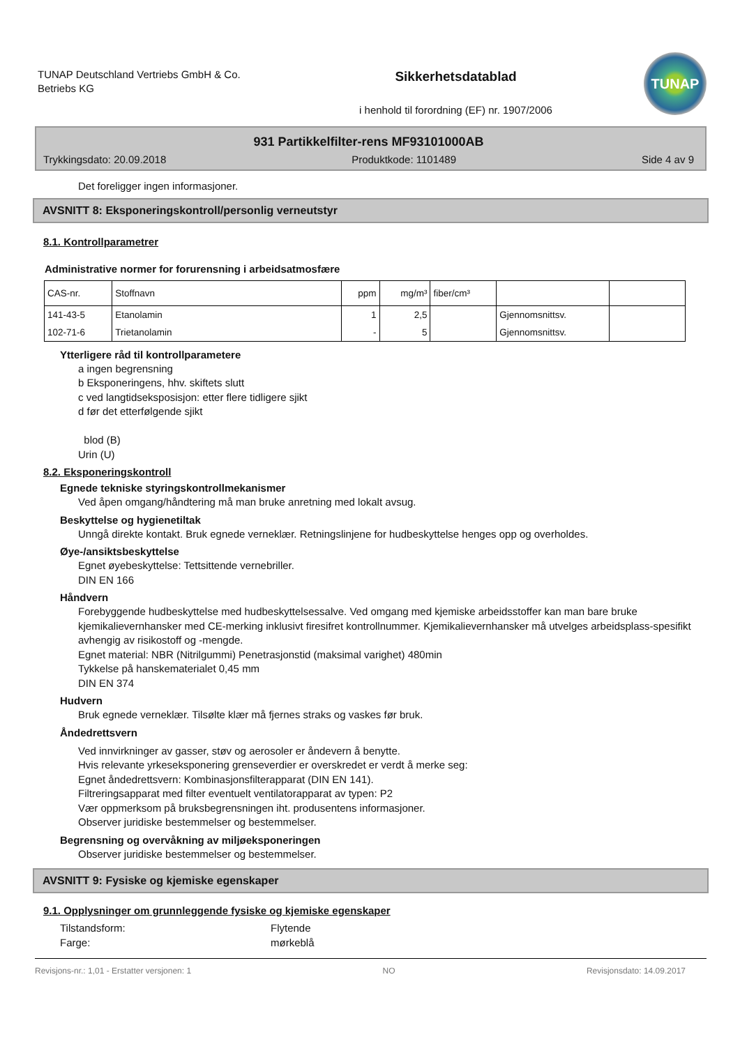TUNAP Deutschland Vertriebs GmbH & Co. Betriebs KG
Sikkerhetsdatablad
i henhold til forordning (EF) nr. 1907/2006
TUNAP
931 Partikkelfilter-rens MF93101000AB
Trykkingsdato: 20.09.2018 Produktkode: 1101489 Side 4 av 9
Det foreligger ingen informasjoner.
AVSNITT 8: Eksponeringskontroll/personlig verneutstyr
8.1. Kontrollparametrer
Administrative normer for forurensning i arbeidsatmosfære
| CAS-nr. | Stoffnavn | ppm | mg/m³ | fiber/cm³ | | |
| --- | --- | --- | --- | --- | --- | --- |
| 141-43-5 | Etanolamin | 1 | 2,5 | | Gjennomsnittsv. | |
| 102-71-6 | Trietanolamin | - | 5 | | Gjennomsnittsv. | |
Ytterligere råd til kontrollparametere
a ingen begrensning
b Eksponeringens, hhv. skiftets slutt
c ved langtidseksposisjon: etter flere tidligere sjikt
d før det etterfølgende sjikt
blod (B)
Urin (U)
8.2. Eksponeringskontroll
Egnede tekniske styringskontrollmekanismer
Ved åpen omgang/håndtering må man bruke anretning med lokalt avsug.
Beskyttelse og hygienetiltak
Unngå direkte kontakt. Bruk egnede verneklær. Retningslinjene for hudbeskyttelse henges opp og overholdes.
Øye-/ansiktsbeskyttelse
Egnet øyebeskyttelse: Tettsittende vernebriller.
DIN EN 166
Håndvern
Forebyggende hudbeskyttelse med hudbeskyttelsessalve. Ved omgang med kjemiske arbeidsstoffer kan man bare bruke kjemikalievernhansker med CE-merking inklusivt firesifret kontrollnummer. Kjemikalievernhansker må utvelges arbeidsplass-spesifikt avhengig av risikostoff og -mengde.
Egnet material: NBR (Nitrilgummi) Penetrasjonstid (maksimal varighet) 480min
Tykkelse på hanskematerialet 0,45 mm
DIN EN 374
Hudvern
Bruk egnede verneklær. Tilsølte klær må fjernes straks og vaskes før bruk.
Åndedrettsvern
Ved innvirkninger av gasser, støv og aerosoler er åndevern å benytte.
Hvis relevante yrkeseksponering grenseverdier er overskredet er verdt å merke seg:
Egnet åndedrettsvern: Kombinasjonsfilterapparat (DIN EN 141).
Filtreringsapparat med filter eventuelt ventilatorapparat av typen: P2
Vær oppmerksom på bruksbegrensningen iht. produsentens informasjoner.
Observer juridiske bestemmelser og bestemmelser.
Begrensning og overvåkning av miljøeksponeringen
Observer juridiske bestemmelser og bestemmelser.
AVSNITT 9: Fysiske og kjemiske egenskaper
9.1. Opplysninger om grunnleggende fysiske og kjemiske egenskaper
Tilstandsform: Flytende
Farge: mørkeblå
Revisjons-nr.: 1,01 - Erstatter versjonen: 1 NO Revisjonsdato: 14.09.2017